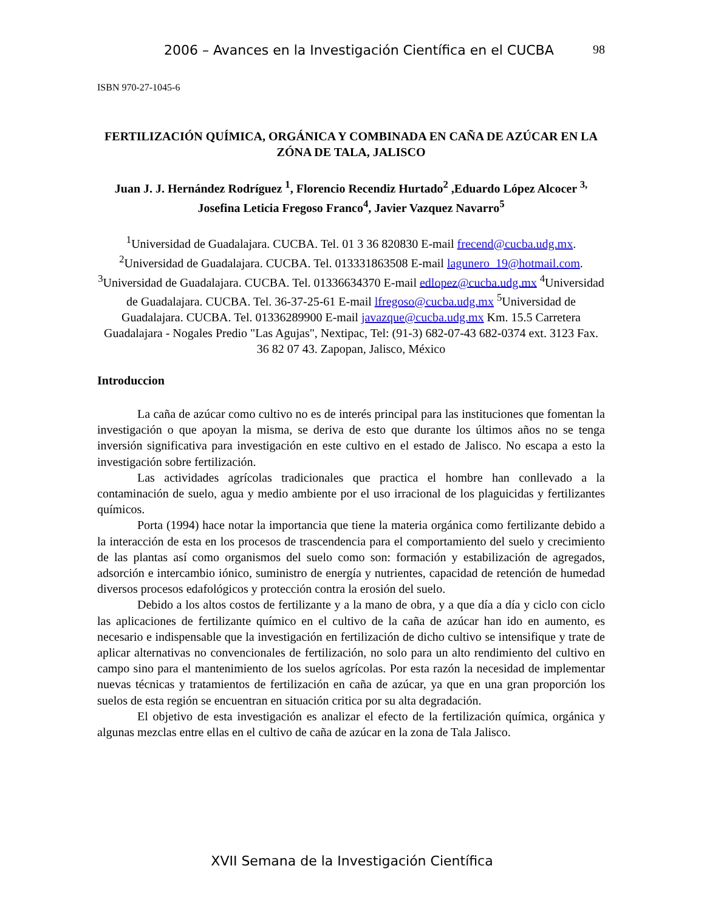2006 – Avances en la Investigación Científica en el CUCBA 98
ISBN 970-27-1045-6
FERTILIZACIÓN QUÍMICA, ORGÁNICA Y COMBINADA EN CAÑA DE AZÚCAR EN LA ZÓNA DE TALA, JALISCO
Juan J. J. Hernández Rodríguez <sup>1</sup>, Florencio Recendiz Hurtado<sup>2</sup> ,Eduardo López Alcocer <sup>3,</sup> Josefina Leticia Fregoso Franco<sup>4</sup>, Javier Vazquez Navarro<sup>5</sup>
<sup>1</sup> Universidad de Guadalajara. CUCBA. Tel. 01 3 36 820830 E-mail frecend@cucba.udg.mx. <sup>2</sup>Universidad de Guadalajara. CUCBA. Tel. 013331863508 E-mail lagunero_19@hotmail.com. <sup>3</sup>Universidad de Guadalajara. CUCBA. Tel. 01336634370 E-mail edlopez@cucba.udg.mx <sup>4</sup>Universidad de Guadalajara. CUCBA. Tel. 36-37-25-61 E-mail lfregoso@cucba.udg.mx <sup>5</sup>Universidad de Guadalajara. CUCBA. Tel. 01336289900 E-mail javazque@cucba.udg.mx Km. 15.5 Carretera Guadalajara - Nogales Predio "Las Agujas", Nextipac, Tel: (91-3) 682-07-43 682-0374 ext. 3123 Fax. 36 82 07 43. Zapopan, Jalisco, México
Introduccion
La caña de azúcar como cultivo no es de interés principal para las instituciones que fomentan la investigación o que apoyan la misma, se deriva de esto que durante los últimos años no se tenga inversión significativa para investigación en este cultivo en el estado de Jalisco. No escapa a esto la investigación sobre fertilización.
Las actividades agrícolas tradicionales que practica el hombre han conllevado a la contaminación de suelo, agua y medio ambiente por el uso irracional de los plaguicidas y fertilizantes químicos.
Porta (1994) hace notar la importancia que tiene la materia orgánica como fertilizante debido a la interacción de esta en los procesos de trascendencia para el comportamiento del suelo y crecimiento de las plantas así como organismos del suelo como son: formación y estabilización de agregados, adsorción e intercambio iónico, suministro de energía y nutrientes, capacidad de retención de humedad diversos procesos edafológicos y protección contra la erosión del suelo.
Debido a los altos costos de fertilizante y a la mano de obra, y a que día a día y ciclo con ciclo las aplicaciones de fertilizante químico en el cultivo de la caña de azúcar han ido en aumento, es necesario e indispensable que la investigación en fertilización de dicho cultivo se intensifique y trate de aplicar alternativas no convencionales de fertilización, no solo para un alto rendimiento del cultivo en campo sino para el mantenimiento de los suelos agrícolas. Por esta razón la necesidad de implementar nuevas técnicas y tratamientos de fertilización en caña de azúcar, ya que en una gran proporción los suelos de esta región se encuentran en situación critica por su alta degradación.
El objetivo de esta investigación es analizar el efecto de la fertilización química, orgánica y algunas mezclas entre ellas en el cultivo de caña de azúcar en la zona de Tala Jalisco.
XVII Semana de la Investigación Científica